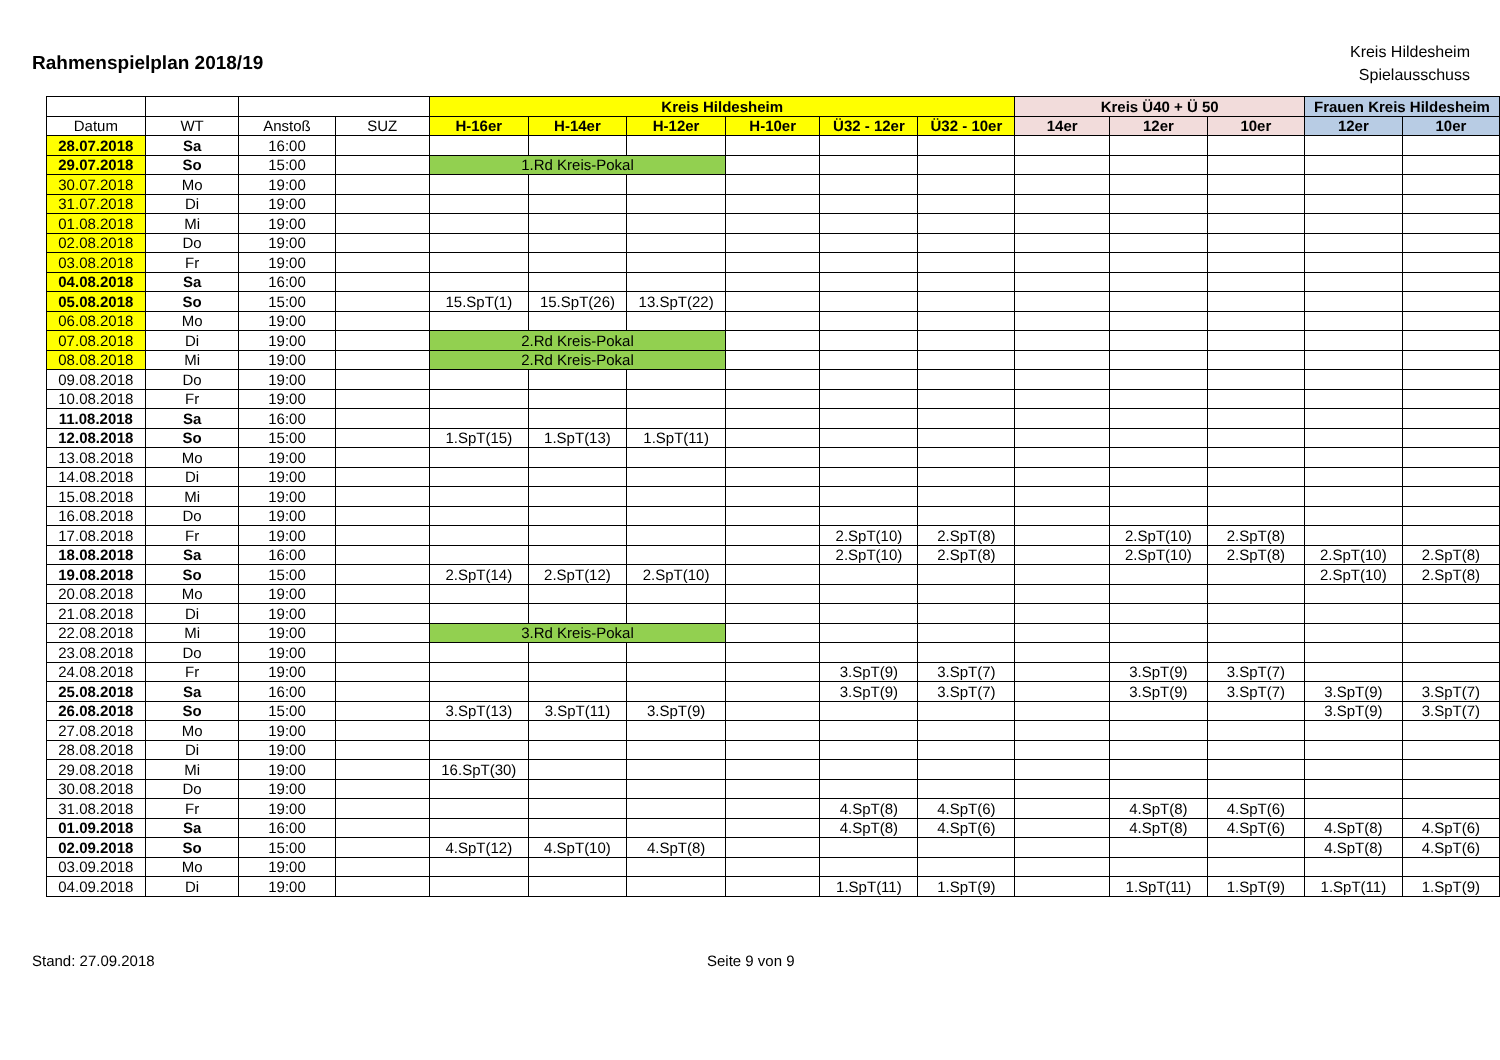Rahmenspielplan 2018/19
Kreis Hildesheim
Spielausschuss
| | | | | Kreis Hildesheim | | | | | | Kreis Ü40 + Ü 50 | | | Frauen Kreis Hildesheim | |
| Datum | WT | Anstoß | SUZ | H-16er | H-14er | H-12er | H-10er | Ü32 - 12er | Ü32 - 10er | 14er | 12er | 10er | 12er | 10er |
| 28.07.2018 | Sa | 16:00 | | | | | | | | | | | | |
| 29.07.2018 | So | 15:00 | | 1.Rd Kreis-Pokal | | | | | | | | | | |
| 30.07.2018 | Mo | 19:00 | | | | | | | | | | | | |
| 31.07.2018 | Di | 19:00 | | | | | | | | | | | | |
| 01.08.2018 | Mi | 19:00 | | | | | | | | | | | | |
| 02.08.2018 | Do | 19:00 | | | | | | | | | | | | |
| 03.08.2018 | Fr | 19:00 | | | | | | | | | | | | |
| 04.08.2018 | Sa | 16:00 | | | | | | | | | | | | |
| 05.08.2018 | So | 15:00 | | 15.SpT(1) | 15.SpT(26) | 13.SpT(22) | | | | | | | | |
| 06.08.2018 | Mo | 19:00 | | | | | | | | | | | | |
| 07.08.2018 | Di | 19:00 | | 2.Rd Kreis-Pokal | | | | | | | | | | |
| 08.08.2018 | Mi | 19:00 | | 2.Rd Kreis-Pokal | | | | | | | | | | |
| 09.08.2018 | Do | 19:00 | | | | | | | | | | | | |
| 10.08.2018 | Fr | 19:00 | | | | | | | | | | | | |
| 11.08.2018 | Sa | 16:00 | | | | | | | | | | | | |
| 12.08.2018 | So | 15:00 | | 1.SpT(15) | 1.SpT(13) | 1.SpT(11) | | | | | | | | |
| 13.08.2018 | Mo | 19:00 | | | | | | | | | | | | |
| 14.08.2018 | Di | 19:00 | | | | | | | | | | | | |
| 15.08.2018 | Mi | 19:00 | | | | | | | | | | | | |
| 16.08.2018 | Do | 19:00 | | | | | | | | | | | | |
| 17.08.2018 | Fr | 19:00 | | | | | | 2.SpT(10) | 2.SpT(8) | | 2.SpT(10) | 2.SpT(8) | | |
| 18.08.2018 | Sa | 16:00 | | | | | | 2.SpT(10) | 2.SpT(8) | | 2.SpT(10) | 2.SpT(8) | 2.SpT(10) | 2.SpT(8) |
| 19.08.2018 | So | 15:00 | | 2.SpT(14) | 2.SpT(12) | 2.SpT(10) | | | | | | | 2.SpT(10) | 2.SpT(8) |
| 20.08.2018 | Mo | 19:00 | | | | | | | | | | | | |
| 21.08.2018 | Di | 19:00 | | | | | | | | | | | | |
| 22.08.2018 | Mi | 19:00 | | 3.Rd Kreis-Pokal | | | | | | | | | | |
| 23.08.2018 | Do | 19:00 | | | | | | | | | | | | |
| 24.08.2018 | Fr | 19:00 | | | | | | 3.SpT(9) | 3.SpT(7) | | 3.SpT(9) | 3.SpT(7) | | |
| 25.08.2018 | Sa | 16:00 | | | | | | 3.SpT(9) | 3.SpT(7) | | 3.SpT(9) | 3.SpT(7) | 3.SpT(9) | 3.SpT(7) |
| 26.08.2018 | So | 15:00 | | 3.SpT(13) | 3.SpT(11) | 3.SpT(9) | | | | | | | 3.SpT(9) | 3.SpT(7) |
| 27.08.2018 | Mo | 19:00 | | | | | | | | | | | | |
| 28.08.2018 | Di | 19:00 | | | | | | | | | | | | |
| 29.08.2018 | Mi | 19:00 | | 16.SpT(30) | | | | | | | | | | |
| 30.08.2018 | Do | 19:00 | | | | | | | | | | | | |
| 31.08.2018 | Fr | 19:00 | | | | | | 4.SpT(8) | 4.SpT(6) | | 4.SpT(8) | 4.SpT(6) | | |
| 01.09.2018 | Sa | 16:00 | | | | | | 4.SpT(8) | 4.SpT(6) | | 4.SpT(8) | 4.SpT(6) | 4.SpT(8) | 4.SpT(6) |
| 02.09.2018 | So | 15:00 | | 4.SpT(12) | 4.SpT(10) | 4.SpT(8) | | | | | | | 4.SpT(8) | 4.SpT(6) |
| 03.09.2018 | Mo | 19:00 | | | | | | | | | | | | |
| 04.09.2018 | Di | 19:00 | | | | | | 1.SpT(11) | 1.SpT(9) | | 1.SpT(11) | 1.SpT(9) | 1.SpT(11) | 1.SpT(9) |
Stand: 27.09.2018 Seite 9 von 9